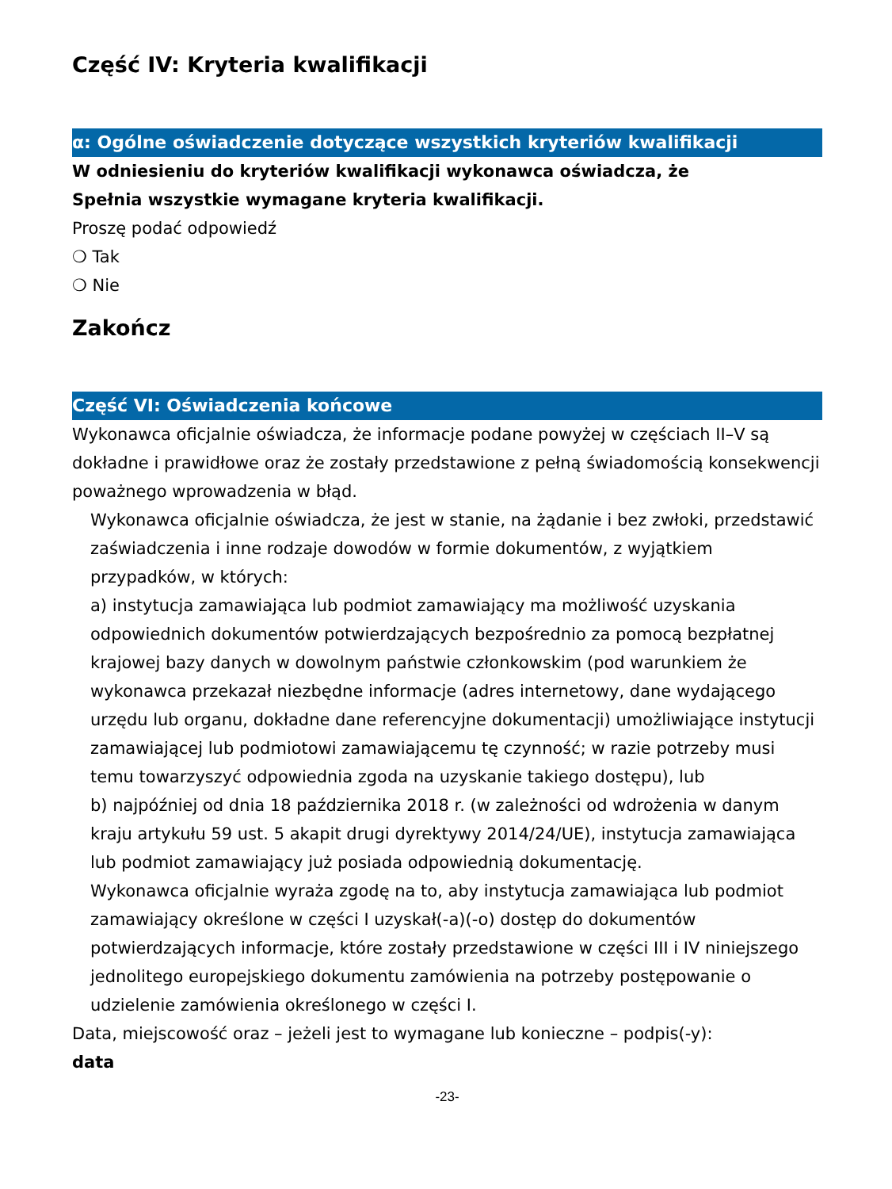Część IV: Kryteria kwalifikacji
α: Ogólne oświadczenie dotyczące wszystkich kryteriów kwalifikacji
W odniesieniu do kryteriów kwalifikacji wykonawca oświadcza, że
Spełnia wszystkie wymagane kryteria kwalifikacji.
Proszę podać odpowiedź
❍ Tak
❍ Nie
Zakończ
Część VI: Oświadczenia końcowe
Wykonawca oficjalnie oświadcza, że informacje podane powyżej w częściach II–V są dokładne i prawidłowe oraz że zostały przedstawione z pełną świadomością konsekwencji poważnego wprowadzenia w błąd.
Wykonawca oficjalnie oświadcza, że jest w stanie, na żądanie i bez zwłoki, przedstawić zaświadczenia i inne rodzaje dowodów w formie dokumentów, z wyjątkiem przypadków, w których:
a) instytucja zamawiająca lub podmiot zamawiający ma możliwość uzyskania odpowiednich dokumentów potwierdzających bezpośrednio za pomocą bezpłatnej krajowej bazy danych w dowolnym państwie członkowskim (pod warunkiem że wykonawca przekazał niezbędne informacje (adres internetowy, dane wydającego urzędu lub organu, dokładne dane referencyjne dokumentacji) umożliwiające instytucji zamawiającej lub podmiotowi zamawiającemu tę czynność; w razie potrzeby musi temu towarzyszyć odpowiednia zgoda na uzyskanie takiego dostępu), lub
b) najpóźniej od dnia 18 października 2018 r. (w zależności od wdrożenia w danym kraju artykułu 59 ust. 5 akapit drugi dyrektywy 2014/24/UE), instytucja zamawiająca lub podmiot zamawiający już posiada odpowiednią dokumentację.
Wykonawca oficjalnie wyraża zgodę na to, aby instytucja zamawiająca lub podmiot zamawiający określone w części I uzyskał(-a)(-o) dostęp do dokumentów potwierdzających informacje, które zostały przedstawione w części III i IV niniejszego jednolitego europejskiego dokumentu zamówienia na potrzeby postępowanie o udzielenie zamówienia określonego w części I.
Data, miejscowość oraz – jeżeli jest to wymagane lub konieczne – podpis(-y):
data
-23-